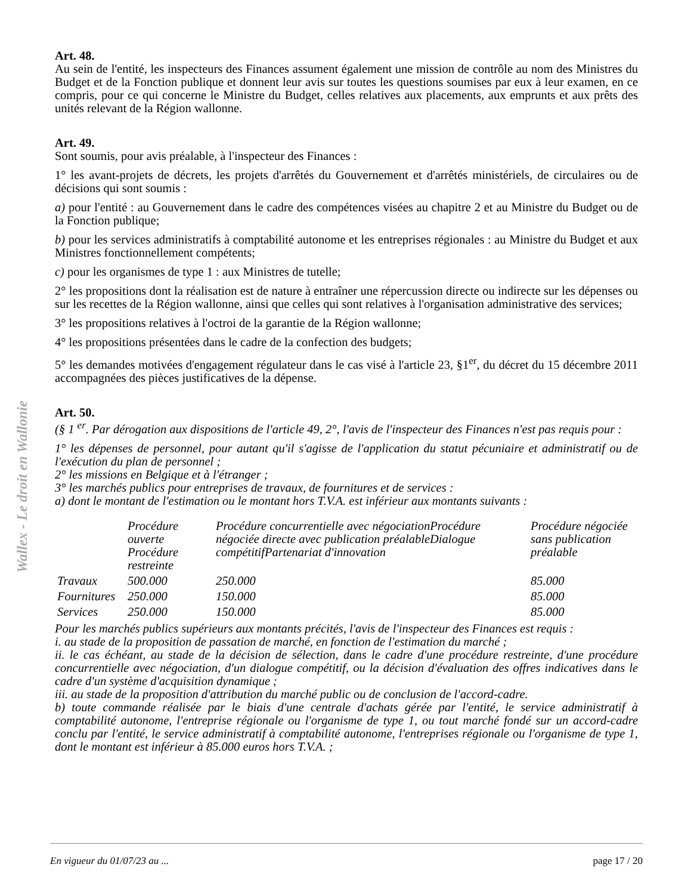Wallex - Le droit en Wallonie
Art. 48.
Au sein de l'entité, les inspecteurs des Finances assument également une mission de contrôle au nom des Ministres du Budget et de la Fonction publique et donnent leur avis sur toutes les questions soumises par eux à leur examen, en ce compris, pour ce qui concerne le Ministre du Budget, celles relatives aux placements, aux emprunts et aux prêts des unités relevant de la Région wallonne.
Art. 49.
Sont soumis, pour avis préalable, à l'inspecteur des Finances :
1° les avant-projets de décrets, les projets d'arrêtés du Gouvernement et d'arrêtés ministériels, de circulaires ou de décisions qui sont soumis :
a) pour l'entité : au Gouvernement dans le cadre des compétences visées au chapitre 2 et au Ministre du Budget ou de la Fonction publique;
b) pour les services administratifs à comptabilité autonome et les entreprises régionales : au Ministre du Budget et aux Ministres fonctionnellement compétents;
c) pour les organismes de type 1 : aux Ministres de tutelle;
2° les propositions dont la réalisation est de nature à entraîner une répercussion directe ou indirecte sur les dépenses ou sur les recettes de la Région wallonne, ainsi que celles qui sont relatives à l'organisation administrative des services;
3° les propositions relatives à l'octroi de la garantie de la Région wallonne;
4° les propositions présentées dans le cadre de la confection des budgets;
5° les demandes motivées d'engagement régulateur dans le cas visé à l'article 23, §1<sup>er</sup>, du décret du 15 décembre 2011 accompagnées des pièces justificatives de la dépense.
Art. 50.
(§ 1 <sup>er</sup>. Par dérogation aux dispositions de l'article 49, 2°, l'avis de l'inspecteur des Finances n'est pas requis pour :
1° les dépenses de personnel, pour autant qu'il s'agisse de l'application du statut pécuniaire et administratif ou de l'exécution du plan de personnel ;
2° les missions en Belgique et à l'étranger ;
3° les marchés publics pour entreprises de travaux, de fournitures et de services :
a) dont le montant de l'estimation ou le montant hors T.V.A. est inférieur aux montants suivants :
| | Procédure ouverte Procédure restreinte | Procédure concurrentielle avec négociationProcédure négociée directe avec publication préalableDialogue compétitifPartenariat d'innovation | Procédure négociée sans publication préalable |
| Travaux | 500.000 | 250.000 | 85.000 |
| Fournitures | 250.000 | 150.000 | 85.000 |
| Services | 250.000 | 150.000 | 85.000 |
Pour les marchés publics supérieurs aux montants précités, l'avis de l'inspecteur des Finances est requis :
i. au stade de la proposition de passation de marché, en fonction de l'estimation du marché ;
ii. le cas échéant, au stade de la décision de sélection, dans le cadre d'une procédure restreinte, d'une procédure concurrentielle avec négociation, d'un dialogue compétitif, ou la décision d'évaluation des offres indicatives dans le cadre d'un système d'acquisition dynamique ;
iii. au stade de la proposition d'attribution du marché public ou de conclusion de l'accord-cadre.
b) toute commande réalisée par le biais d'une centrale d'achats gérée par l'entité, le service administratif à comptabilité autonome, l'entreprise régionale ou l'organisme de type 1, ou tout marché fondé sur un accord-cadre conclu par l'entité, le service administratif à comptabilité autonome, l'entreprises régionale ou l'organisme de type 1, dont le montant est inférieur à 85.000 euros hors T.V.A. ;
En vigueur du 01/07/23 au ... page 17 / 20